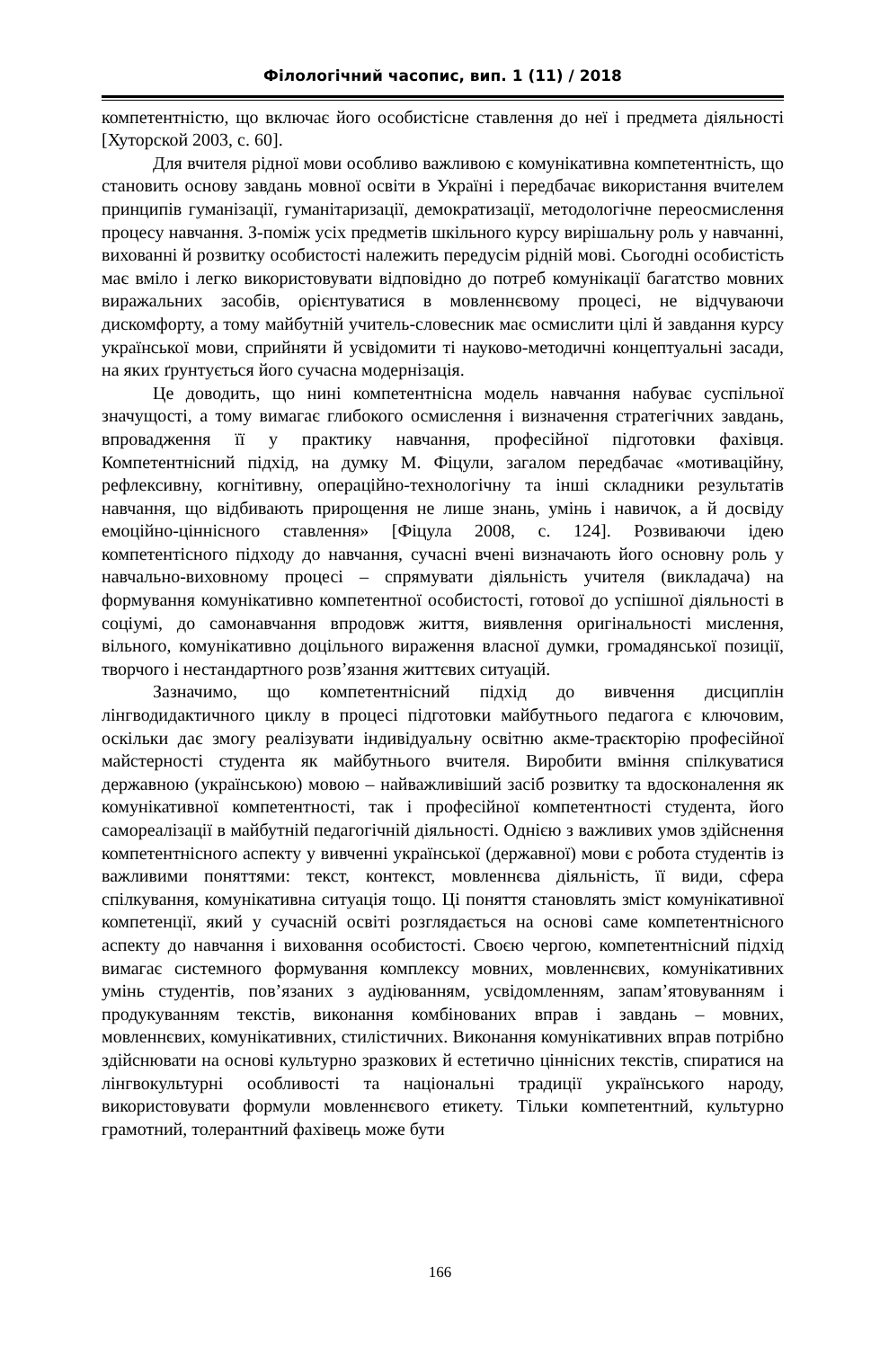Філологічний часопис, вип. 1 (11) / 2018
компетентністю, що включає його особистісне ставлення до неї і предмета діяльності [Хуторской 2003, с. 60].
Для вчителя рідної мови особливо важливою є комунікативна компетентність, що становить основу завдань мовної освіти в Україні і передбачає використання вчителем принципів гуманізації, гуманітаризації, демократизації, методологічне переосмислення процесу навчання. З-поміж усіх предметів шкільного курсу вирішальну роль у навчанні, вихованні й розвитку особистості належить передусім рідній мові. Сьогодні особистість має вміло і легко використовувати відповідно до потреб комунікації багатство мовних виражальних засобів, орієнтуватися в мовленнєвому процесі, не відчуваючи дискомфорту, а тому майбутній учитель-словесник має осмислити цілі й завдання курсу української мови, сприйняти й усвідомити ті науково-методичні концептуальні засади, на яких ґрунтується його сучасна модернізація.
Це доводить, що нині компетентнісна модель навчання набуває суспільної значущості, а тому вимагає глибокого осмислення і визначення стратегічних завдань, впровадження її у практику навчання, професійної підготовки фахівця. Компетентнісний підхід, на думку М. Фіцули, загалом передбачає «мотиваційну, рефлексивну, когнітивну, операційно-технологічну та інші складники результатів навчання, що відбивають прирощення не лише знань, умінь і навичок, а й досвіду емоційно-ціннісного ставлення» [Фіцула 2008, с. 124]. Розвиваючи ідею компетентісного підходу до навчання, сучасні вчені визначають його основну роль у навчально-виховному процесі – спрямувати діяльність учителя (викладача) на формування комунікативно компетентної особистості, готової до успішної діяльності в соціумі, до самонавчання впродовж життя, виявлення оригінальності мислення, вільного, комунікативно доцільного вираження власної думки, громадянської позиції, творчого і нестандартного розв’язання життєвих ситуацій.
Зазначимо, що компетентнісний підхід до вивчення дисциплін лінгводидактичного циклу в процесі підготовки майбутнього педагога є ключовим, оскільки дає змогу реалізувати індивідуальну освітню акме-траєкторію професійної майстерності студента як майбутнього вчителя. Виробити вміння спілкуватися державною (українською) мовою – найважливіший засіб розвитку та вдосконалення як комунікативної компетентності, так і професійної компетентності студента, його самореалізації в майбутній педагогічній діяльності. Однією з важливих умов здійснення компетентнісного аспекту у вивченні української (державної) мови є робота студентів із важливими поняттями: текст, контекст, мовленнєва діяльність, її види, сфера спілкування, комунікативна ситуація тощо. Ці поняття становлять зміст комунікативної компетенції, який у сучасній освіті розглядається на основі саме компетентнісного аспекту до навчання і виховання особистості. Своєю чергою, компетентнісний підхід вимагає системного формування комплексу мовних, мовленнєвих, комунікативних умінь студентів, пов’язаних з аудіюванням, усвідомленням, запам’ятовуванням і продукуванням текстів, виконання комбінованих вправ і завдань – мовних, мовленнєвих, комунікативних, стилістичних. Виконання комунікативних вправ потрібно здійснювати на основі культурно зразкових й естетично ціннісних текстів, спиратися на лінгвокультурні особливості та національні традиції українського народу, використовувати формули мовленнєвого етикету. Тільки компетентний, культурно грамотний, толерантний фахівець може бути
166